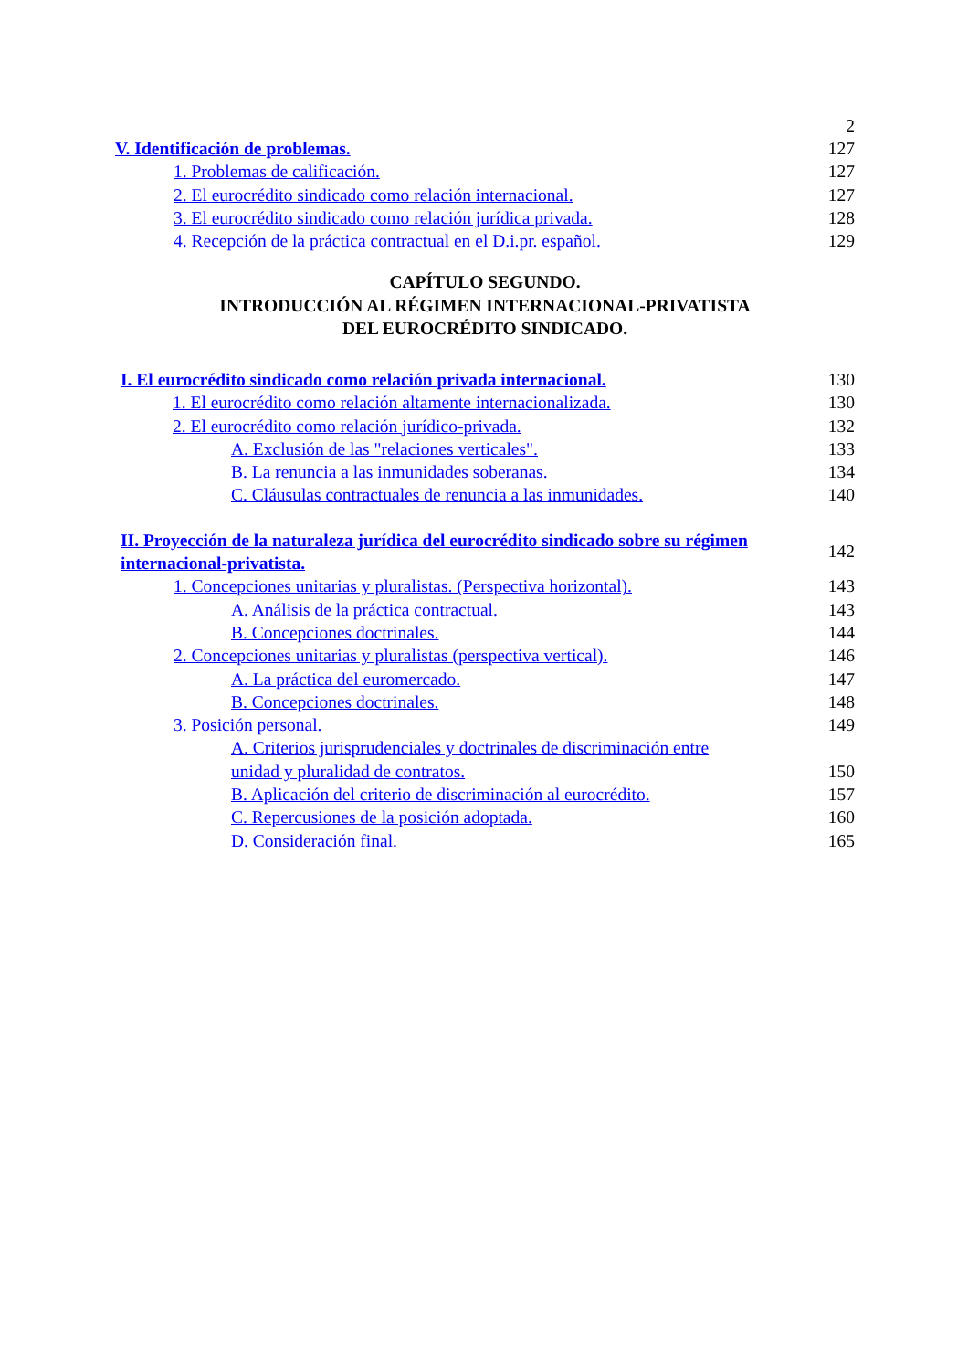2
V. Identificación de problemas. 127
1. Problemas de calificación. 127
2. El eurocrédito sindicado como relación internacional. 127
3. El eurocrédito sindicado como relación jurídica privada. 128
4. Recepción de la práctica contractual en el D.i.pr. español. 129
CAPÍTULO SEGUNDO.
INTRODUCCIÓN AL RÉGIMEN INTERNACIONAL-PRIVATISTA
DEL EUROCRÉDITO SINDICADO.
I. El eurocrédito sindicado como relación privada internacional. 130
1. El eurocrédito como relación altamente internacionalizada. 130
2. El eurocrédito como relación jurídico-privada. 132
A. Exclusión de las "relaciones verticales". 133
B. La renuncia a las inmunidades soberanas. 134
C. Cláusulas contractuales de renuncia a las inmunidades. 140
II. Proyección de la naturaleza jurídica del eurocrédito sindicado sobre su régimen internacional-privatista. 142
1. Concepciones unitarias y pluralistas. (Perspectiva horizontal). 143
A. Análisis de la práctica contractual. 143
B. Concepciones doctrinales. 144
2. Concepciones unitarias y pluralistas (perspectiva vertical). 146
A. La práctica del euromercado. 147
B. Concepciones doctrinales. 148
3. Posición personal. 149
A. Criterios jurisprudenciales y doctrinales de discriminación entre unidad y pluralidad de contratos. 150
B. Aplicación del criterio de discriminación al eurocrédito. 157
C. Repercusiones de la posición adoptada. 160
D. Consideración final. 165